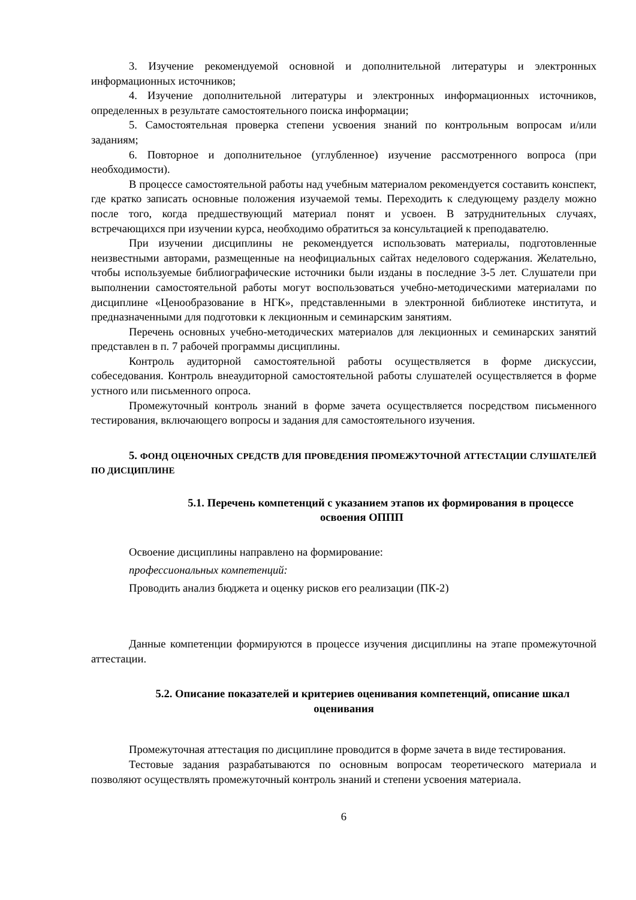3. Изучение рекомендуемой основной и дополнительной литературы и электронных информационных источников;
4. Изучение дополнительной литературы и электронных информационных источников, определенных в результате самостоятельного поиска информации;
5. Самостоятельная проверка степени усвоения знаний по контрольным вопросам и/или заданиям;
6. Повторное и дополнительное (углубленное) изучение рассмотренного вопроса (при необходимости).
В процессе самостоятельной работы над учебным материалом рекомендуется составить конспект, где кратко записать основные положения изучаемой темы. Переходить к следующему разделу можно после того, когда предшествующий материал понят и усвоен. В затруднительных случаях, встречающихся при изучении курса, необходимо обратиться за консультацией к преподавателю.
При изучении дисциплины не рекомендуется использовать материалы, подготовленные неизвестными авторами, размещенные на неофициальных сайтах неделового содержания. Желательно, чтобы используемые библиографические источники были изданы в последние 3-5 лет. Слушатели при выполнении самостоятельной работы могут воспользоваться учебно-методическими материалами по дисциплине «Ценообразование в НГК», представленными в электронной библиотеке института, и предназначенными для подготовки к лекционным и семинарским занятиям.
Перечень основных учебно-методических материалов для лекционных и семинарских занятий представлен в п. 7 рабочей программы дисциплины.
Контроль аудиторной самостоятельной работы осуществляется в форме дискуссии, собеседования. Контроль внеаудиторной самостоятельной работы слушателей осуществляется в форме устного или письменного опроса.
Промежуточный контроль знаний в форме зачета осуществляется посредством письменного тестирования, включающего вопросы и задания для самостоятельного изучения.
5. ФОНД ОЦЕНОЧНЫХ СРЕДСТВ ДЛЯ ПРОВЕДЕНИЯ ПРОМЕЖУТОЧНОЙ АТТЕСТАЦИИ СЛУШАТЕЛЕЙ ПО ДИСЦИПЛИНЕ
5.1. Перечень компетенций с указанием этапов их формирования в процессе освоения ОППП
Освоение дисциплины направлено на формирование:
профессиональных компетенций:
Проводить анализ бюджета и оценку рисков его реализации (ПК-2)
Данные компетенции формируются в процессе изучения дисциплины на этапе промежуточной аттестации.
5.2. Описание показателей и критериев оценивания компетенций, описание шкал оценивания
Промежуточная аттестация по дисциплине проводится в форме зачета в виде тестирования.
Тестовые задания разрабатываются по основным вопросам теоретического материала и позволяют осуществлять промежуточный контроль знаний и степени усвоения материала.
6